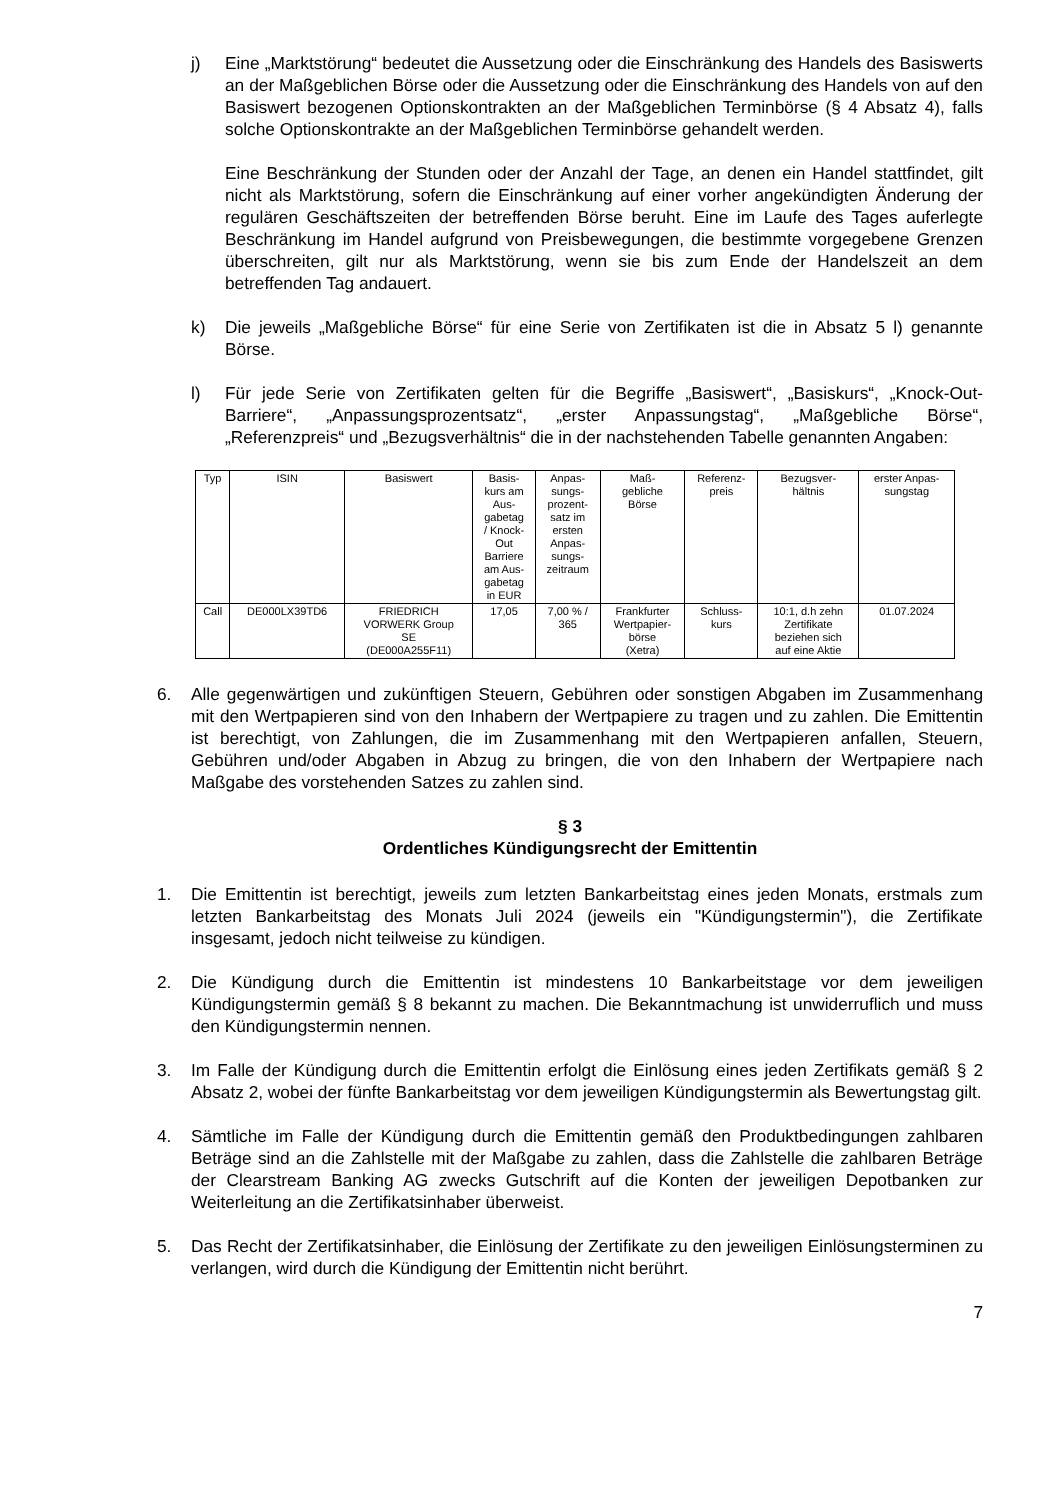j) Eine „Marktstörung“ bedeutet die Aussetzung oder die Einschränkung des Handels des Basiswerts an der Maßgeblichen Börse oder die Aussetzung oder die Einschränkung des Handels von auf den Basiswert bezogenen Optionskontrakten an der Maßgeblichen Terminbörse (§ 4 Absatz 4), falls solche Optionskontrakte an der Maßgeblichen Terminbörse gehandelt werden.
Eine Beschränkung der Stunden oder der Anzahl der Tage, an denen ein Handel stattfindet, gilt nicht als Marktstörung, sofern die Einschränkung auf einer vorher angekündigten Änderung der regulären Geschäftszeiten der betreffenden Börse beruht. Eine im Laufe des Tages auferlegte Beschränkung im Handel aufgrund von Preisbewegungen, die bestimmte vorgegebene Grenzen überschreiten, gilt nur als Marktstörung, wenn sie bis zum Ende der Handelszeit an dem betreffenden Tag andauert.
k) Die jeweils „Maßgebliche Börse“ für eine Serie von Zertifikaten ist die in Absatz 5 l) genannte Börse.
l) Für jede Serie von Zertifikaten gelten für die Begriffe „Basiswert“, „Basiskurs“, „Knock-Out-Barriere“, „Anpassungsprozentsatz“, „erster Anpassungstag“, „Maßgebliche Börse“, „Referenzpreis“ und „Bezugsverhältnis“ die in der nachstehenden Tabelle genannten Angaben:
| Typ | ISIN | Basiswert | Basis- kurs am Aus- gabetag / Knock- Out Barriere am Aus- gabetag in EUR | Anpas- sungs- prozent- satz im ersten Anpas- sungs- zeitraum | Maß- gebliche Börse | Referenz- preis | Bezugsver- hältnis | erster Anpas- sungstag |
| --- | --- | --- | --- | --- | --- | --- | --- | --- |
| Call | DE000LX39TD6 | FRIEDRICH VORWERK Group SE (DE000A255F11) | 17,05 | 7,00 % / 365 | Frankfurter Wertpapier- börse (Xetra) | Schluss- kurs | 10:1, d.h zehn Zertifikate beziehen sich auf eine Aktie | 01.07.2024 |
6. Alle gegenwärtigen und zukünftigen Steuern, Gebühren oder sonstigen Abgaben im Zusammenhang mit den Wertpapieren sind von den Inhabern der Wertpapiere zu tragen und zu zahlen. Die Emittentin ist berechtigt, von Zahlungen, die im Zusammenhang mit den Wertpapieren anfallen, Steuern, Gebühren und/oder Abgaben in Abzug zu bringen, die von den Inhabern der Wertpapiere nach Maßgabe des vorstehenden Satzes zu zahlen sind.
§ 3
Ordentliches Kündigungsrecht der Emittentin
1. Die Emittentin ist berechtigt, jeweils zum letzten Bankarbeitstag eines jeden Monats, erstmals zum letzten Bankarbeitstag des Monats Juli 2024 (jeweils ein "Kündigungstermin"), die Zertifikate insgesamt, jedoch nicht teilweise zu kündigen.
2. Die Kündigung durch die Emittentin ist mindestens 10 Bankarbeitstage vor dem jeweiligen Kündigungstermin gemäß § 8 bekannt zu machen. Die Bekanntmachung ist unwiderruflich und muss den Kündigungstermin nennen.
3. Im Falle der Kündigung durch die Emittentin erfolgt die Einlösung eines jeden Zertifikats gemäß § 2 Absatz 2, wobei der fünfte Bankarbeitstag vor dem jeweiligen Kündigungstermin als Bewertungstag gilt.
4. Sämtliche im Falle der Kündigung durch die Emittentin gemäß den Produktbedingungen zahlbaren Beträge sind an die Zahlstelle mit der Maßgabe zu zahlen, dass die Zahlstelle die zahlbaren Beträge der Clearstream Banking AG zwecks Gutschrift auf die Konten der jeweiligen Depotbanken zur Weiterleitung an die Zertifikatsinhaber überweist.
5. Das Recht der Zertifikatsinhaber, die Einlösung der Zertifikate zu den jeweiligen Einlösungsterminen zu verlangen, wird durch die Kündigung der Emittentin nicht berührt.
7